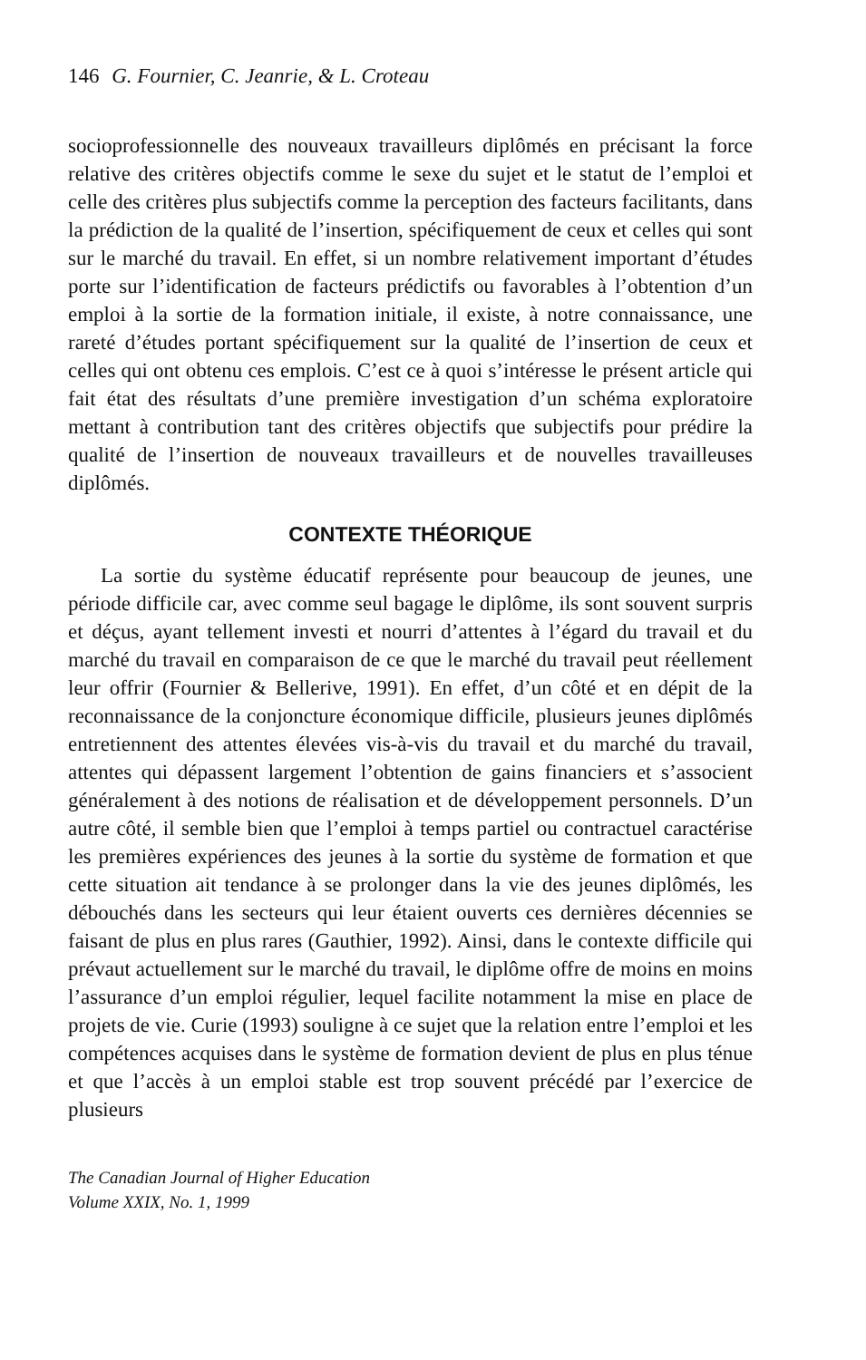146 G. Fournier, C. Jeanrie, & L. Croteau
socioprofessionnelle des nouveaux travailleurs diplômés en précisant la force relative des critères objectifs comme le sexe du sujet et le statut de l’emploi et celle des critères plus subjectifs comme la perception des facteurs facilitants, dans la prédiction de la qualité de l’insertion, spécifiquement de ceux et celles qui sont sur le marché du travail. En effet, si un nombre relativement important d’études porte sur l’identification de facteurs prédictifs ou favorables à l’obtention d’un emploi à la sortie de la formation initiale, il existe, à notre connaissance, une rareté d’études portant spécifiquement sur la qualité de l’insertion de ceux et celles qui ont obtenu ces emplois. C’est ce à quoi s’intéresse le présent article qui fait état des résultats d’une première investigation d’un schéma exploratoire mettant à contribution tant des critères objectifs que subjectifs pour prédire la qualité de l’insertion de nouveaux travailleurs et de nouvelles travailleuses diplômés.
CONTEXTE THÉORIQUE
La sortie du système éducatif représente pour beaucoup de jeunes, une période difficile car, avec comme seul bagage le diplôme, ils sont souvent surpris et déçus, ayant tellement investi et nourri d’attentes à l’égard du travail et du marché du travail en comparaison de ce que le marché du travail peut réellement leur offrir (Fournier & Bellerive, 1991). En effet, d’un côté et en dépit de la reconnaissance de la conjoncture économique difficile, plusieurs jeunes diplômés entretiennent des attentes élevées vis-à-vis du travail et du marché du travail, attentes qui dépassent largement l’obtention de gains financiers et s’associent généralement à des notions de réalisation et de développement personnels. D’un autre côté, il semble bien que l’emploi à temps partiel ou contractuel caractérise les premières expériences des jeunes à la sortie du système de formation et que cette situation ait tendance à se prolonger dans la vie des jeunes diplômés, les débouchés dans les secteurs qui leur étaient ouverts ces dernières décennies se faisant de plus en plus rares (Gauthier, 1992). Ainsi, dans le contexte difficile qui prévaut actuellement sur le marché du travail, le diplôme offre de moins en moins l’assurance d’un emploi régulier, lequel facilite notamment la mise en place de projets de vie. Curie (1993) souligne à ce sujet que la relation entre l’emploi et les compétences acquises dans le système de formation devient de plus en plus ténue et que l’accès à un emploi stable est trop souvent précédé par l’exercice de plusieurs
The Canadian Journal of Higher Education
Volume XXIX, No. 1, 1999